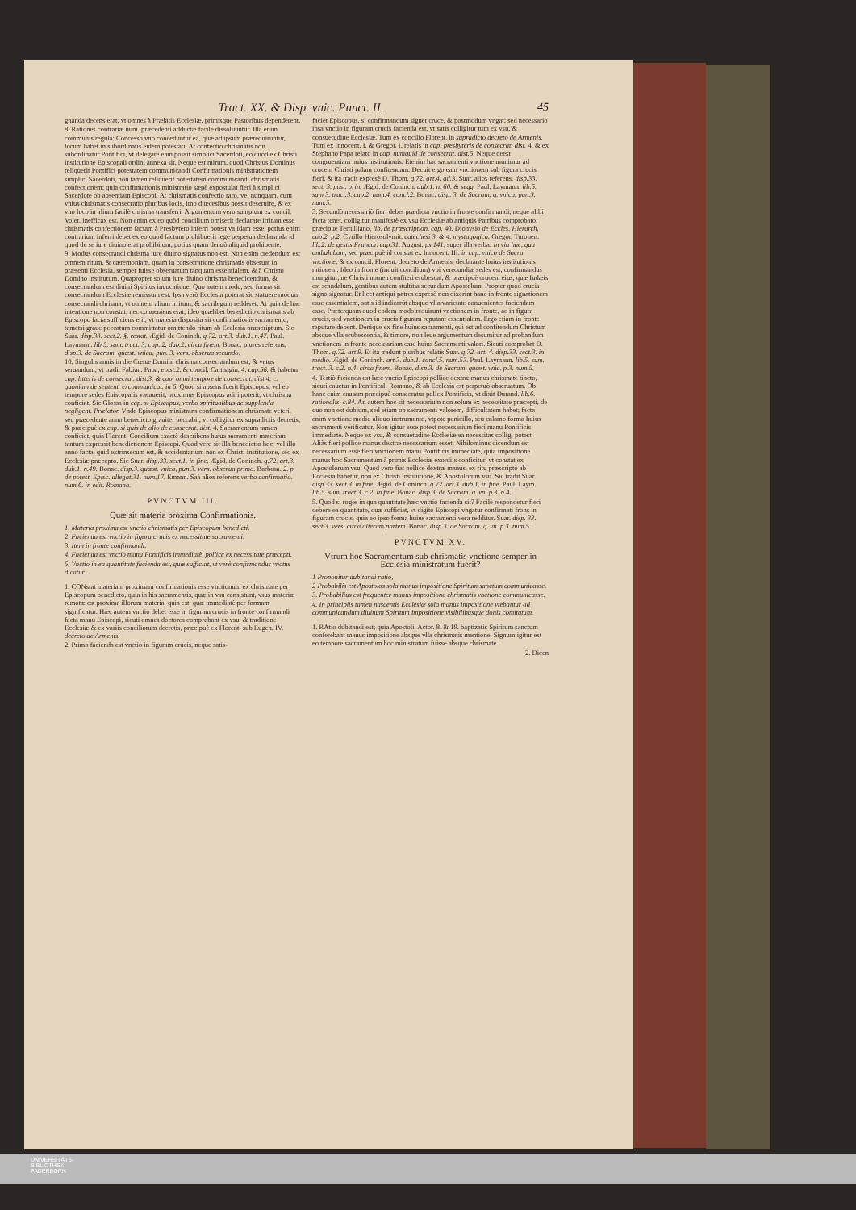Tract. XX. & Disp. vnic. Punct. II. 45
gnanda decens erat, vt omnes à Prælatis Ecclesiæ, primisque Pastoribus dependerent.
8. Rationes contrariæ num. præcedenti adductæ facilè dissoluuntur. Illa enim communis regula: Concesso vno conceduntur ea, quæ ad ipsum prærequiruntur, locum habet in subordinatis eidem potestati. At confectio chrismatis non subordinatur Pontifici, vt delegare eam possit simplici Sacerdoti, eo quod ex Christi institutione Episcopali ordini annexa sit. Neque est mirum, quod Christus Dominus reliquerit Pontifici potestatem communicandi Confirmationis ministrationem simplici Sacerdoti, non tamen reliquerit potestatem communicandi chrismatis confectionem; quia confirmationis ministratio sæpè expostulat fieri à simplici Sacerdote ob absentiam Episcopi. At chrismatis confectio raro, vel nunquam, cum vnius chrismatis consecratio pluribus locis, imo diœcesibus possit deseruire, & ex vno loco in alium facilè chrisma transferri. Argumentum vero sumptum ex concil. Volet. inefficax est. Non enim ex eo quòd concilium omiserit declarare irritam esse chrismatis confectionem factam à Presbytero inferri potest validam esse, potius enim contrarium inferri debet ex eo quod factum prohibuerit lege perpetua declaranda id quod de se iure diuino erat prohibitum, potius quam denuò aliquid prohibente.
9. Modus consecrandi chrisma iure diuino signatus non est. Non enim credendum est omnem ritum, & cæremoniam, quam in consecratione chrismatis obseruat in præsenti Ecclesia, semper fuisse obseruatum tanquam essentialem, & à Christo Domino institutum. Quapropter solum iure diuino chrisma benedicendum, & consecrandum est diuini Spiritus inuocatione. Quo autem modo, seu forma sit consecrandum Ecclesiæ remissum est. Ipsa verò Ecclesia poterat sic statuere modum consecrandi chrisma, vt omnem alium irritum, & sacrilegum redderet. At quia de hac intentione non constat, nec conueniens erat, ideo quælibet benedictio chrismatis ab Episcopo facta sufficiens erit, vt materia disposita sit confirmationis sacramento, tametsi graue peccatum committatur omittendo ritum ab Ecclesia præscriptum. Sic Suar. disp.33. sect.2. §. restat. Ægid. de Coninch. q.72. art.3. dub.1. n.47. Paul. Laymann. lib.5. sum. tract. 3. cap. 2. dub.2. circa finem. Bonac. plures referens, disp.3. de Sacram. quæst. vnica, pun. 3. vers. obserua secundo.
10. Singulis annis in die Cœnæ Domini chrisma consecrandum est, & vetus seruandum, vt tradit Fabian. Papa, epist.2. & concil. Carthagin. 4. cap.56. & habetur cap. litteris de consecrat. dist.3. & cap. omni tempore de consecrat. dist.4. c. quoniam de sentent. excommunicat. in 6. Quod si absens fuerit Episcopus, vel eo tempore sedes Episcopalis vacauerit, proximus Episcopus adiri poterit, vt chrisma conficiat. Sic Glossa in cap. si Episcopus, verbo spiritualibus de supplenda negligent. Prælator. Vnde Episcopus ministrans confirmationem chrismate veteri, seu præcedente anno benedicto grauiter peccabit, vt colligitur ex supradictis decretis, & præcipuè ex cap. si quis de alio de consecrat. dist. 4. Sacramentum tamen conficiet, quia Florent. Concilium exactè describens huius sacramenti materiam tantum expressit benedictionem Episcopi. Quod vero sit illa benedictio hoc, vel illo anno facta, quid extrinsecum est, & accidentarium non ex Christi institutione, sed ex Ecclesiæ præcepto. Sic Suar. disp.33. sect.1. in fine. Ægid. de Coninch. q.72. art.3. dub.1. n.49. Bonac. disp.3. quæst. vnica, pun.3. vers. obserua primo. Barbosa. 2. p. de potest. Episc. allegat.31. num.17. Emann. Saà alios referens verbo confirmatio. num.6. in edit. Romana.
PVNCTVM III.
Quæ sit materia proxima Confirmationis.
1. Materia proxima est vnctio chrismatis per Episcopum benedicti.
2. Facienda est vnctio in figura crucis ex necessitate sacramenti.
3. Item in fronte confirmandi.
4. Facienda est vnctio manu Pontificis immediatè, pollice ex necessitate præcepti.
5. Vnctio in ea quantitate facienda est, quæ sufficiat, vt verè confirmandus vnctus dicatur.
1. CONstat materiam proximam confirmationis esse vnctionum ex chrismate per Episcopum benedicto, quia in his sacramentis, quæ in vsu consistunt, vsus materiæ remotæ est proxima illorum materia, quia est, quæ immediatè per formam significatur. Hæc autem vnctio debet esse in figuram crucis in fronte confirmandi facta manu Episcopi, sicuti omnes doctores comprobant ex vsu, & traditione Ecclesiæ & ex variis conciliorum decretis, præcipuè ex Florent. sub Eugen. IV. decreto de Armenis.
2. Primo facienda est vnctio in figuram crucis, neque satis-
faciet Episcopus, si confirmandum signet cruce, & postmodum vngat; sed necessario ipsa vnctio in figuram crucis facienda est, vt satis colligitur tum ex vsu, & consuetudine Ecclesiæ. Tum ex concilio Florent. in supradicto decreto de Armenis. Tum ex Innocent. I. & Gregor. I. relatis in cap. presbyteris de consecrat. dist. 4. & ex Stephano Papa relato in cap. numquid de consecrat. dist.5. Neque deest congruentiam huius institutionis. Etenim hac sacramenti vnctione munimur ad crucem Christi palam confitendam. Decuit ergo eam vnctionem sub figura crucis fieri, & ita tradit expresè D. Thom. q.72. art.4. ad.3. Suar. alios referens, disp.33. sect. 3. post. prin. Ægid. de Coninch. dub.1. n. 60. & seqq. Paul. Laymann. lib.5. sum.3. tract.3. cap.2. num.4. concl.2. Bonac. disp. 3. de Sacram. q. vnica. pun.3. num.5.
3. Secundò necessariò fieri debet prædicta vnctio in fronte confirmandi, neque alibi facta tenet, colligitur manifestè ex vsu Ecclesiæ ab antiquis Patribus comprobato, præcipue Tertulliano, lib. de præscription. cap. 40. Dionysio de Eccles. Hierarch. cap.2. p.2. Cyrillo Hierosolymit. catechesi 3. & 4. mystagogica. Gregor. Turonen. lib.2. de gestis Francor. cap.31. August. ps.141. super illa verba: In via hac, qua ambulabam, sed præcipuè id constat ex Innocent. III. in cap. vnico de Sacra vnctione, & ex concil. Florent. decreto de Armenis, declarante huius institutionis rationem. Ideo in fronte (inquit concilium) vbi verecundiæ sedes est, confirmandus mungitur, ne Christi nomen confiteri erubescat, & præcipuè crucem eius, quæ Iudæis est scandalum, gentibus autem stultitia secundum Apostolum. Propter quod crucis signo signatur. Et licet antiqui patres expresè non dixerint hanc in fronte signationem esse essentialem, satis id indicarũt absque vlla varietate conuenientes faciendam esse. Præterquam quod eodem modo requirunt vnctionem in fronte, ac in figura crucis, sed vnctionem in crucis figuram reputant essentialem. Ergo etiam in fronte reputare debent. Denique ex fine huius sacramenti, qui est ad confitendum Christum absque vlla erubescentia, & timore, non leue argumentum desumitur ad probandum vnctionem in fronte necessariam esse huius Sacramenti valori. Sicuti comprobat D. Thom. q.72. art.9. Et ita tradunt pluribus relatis Suar. q.72. art. 4. disp.33. sect.3. in medio. Ægid. de Coninch. art.3. dub.1. concl.5. num.53. Paul. Laymann. lib.5. sum. tract. 3. c.2. n.4. circa finem. Bonac. disp.3. de Sacram. quæst. vnic. p.3. num.5.
4. Tertiò facienda est hæc vnctio Episcopi pollice dextræ manus chrismate tincto, sicuti cauetur in Pontificali Romano, & ab Ecclesia est perpetuò obseruatum. Ob hanc enim causam præcipuè consecratur pollex Pontificis, vt dixit Durand. lib.6. rationalis, c.84. An autem hoc sit necessarium non solum ex necessitate præcepti, de quo non est dubium, sed etiam ob sacramenti valorem, difficultatem habet; facta enim vnctione medio aliquo instrumento, vtpote penicillo, seu calamo forma huius sacramenti verificatur. Non igitur esse potest necessarium fieri manu Pontificis immediatè. Neque ex vsu, & consuetudine Ecclesiæ ea necessitas colligi potest. Aliàs fieri pollice manus dextræ necessarium esset. Nihilominus dicendum est necessarium esse fieri vnctionem manu Pontificis immediatè, quia impositione manus hoc Sacramentum à primis Ecclesiæ exordiis conficitur, vt constat ex Apostolorum vsu: Quod vero fiat pollice dextræ manus, ex ritu præscripto ab Ecclesia habetur, non ex Christi institutione, & Apostolorum vsu. Sic tradit Suar. disp.33. sect.3. in fine. Ægid. de Coninch. q.72. art.3. dub.1. in fine. Paul. Laym. lib.5. sum. tract.3. c.2. in fine. Bonac. disp.3. de Sacram. q. vn. p.3. n.4.
5. Quod si roges in qua quantitate hæc vnctio facienda sit? Facilè respondetur fieri debere ea quantitate, quæ sufficiat, vt digito Episcopi vngatur confirmati frons in figuram crucis, quia eo ipso forma huius sacramenti vera redditur. Suar. disp. 33. sect.3. vers. circa alteram partem. Bonac. disp.3. de Sacram. q. vn. p.3. num.5.
PVNCTVM XV.
Vtrum hoc Sacramentum sub chrismatis vnctione semper in Ecclesia ministratum fuerit?
1 Proponitur dubitandi ratio,
2 Probabilis est Apostolos sola manus impositione Spiritum sanctum communicasse.
3. Probabilius est frequenter manus impositione chrismatis vnctione communicasse.
4. In principiis tamen nascentis Ecclesiæ sola manus impositione vtebantur ad communicandum diuinum Spiritum impositione visibilibusque donis comitatum.
1. RAtio dubitandi est; quia Apostoli, Actor. 8. & 19. baptizatis Spiritum sanctum conferebant manus impositione absque vlla chrismatis mentione. Signum igitur est eo tempore sacramentum hoc ministratum fuisse absque chrismate.
2. Dicen
UNIVERSITÄTS-
BIBLIOTHEK
PADERBORN